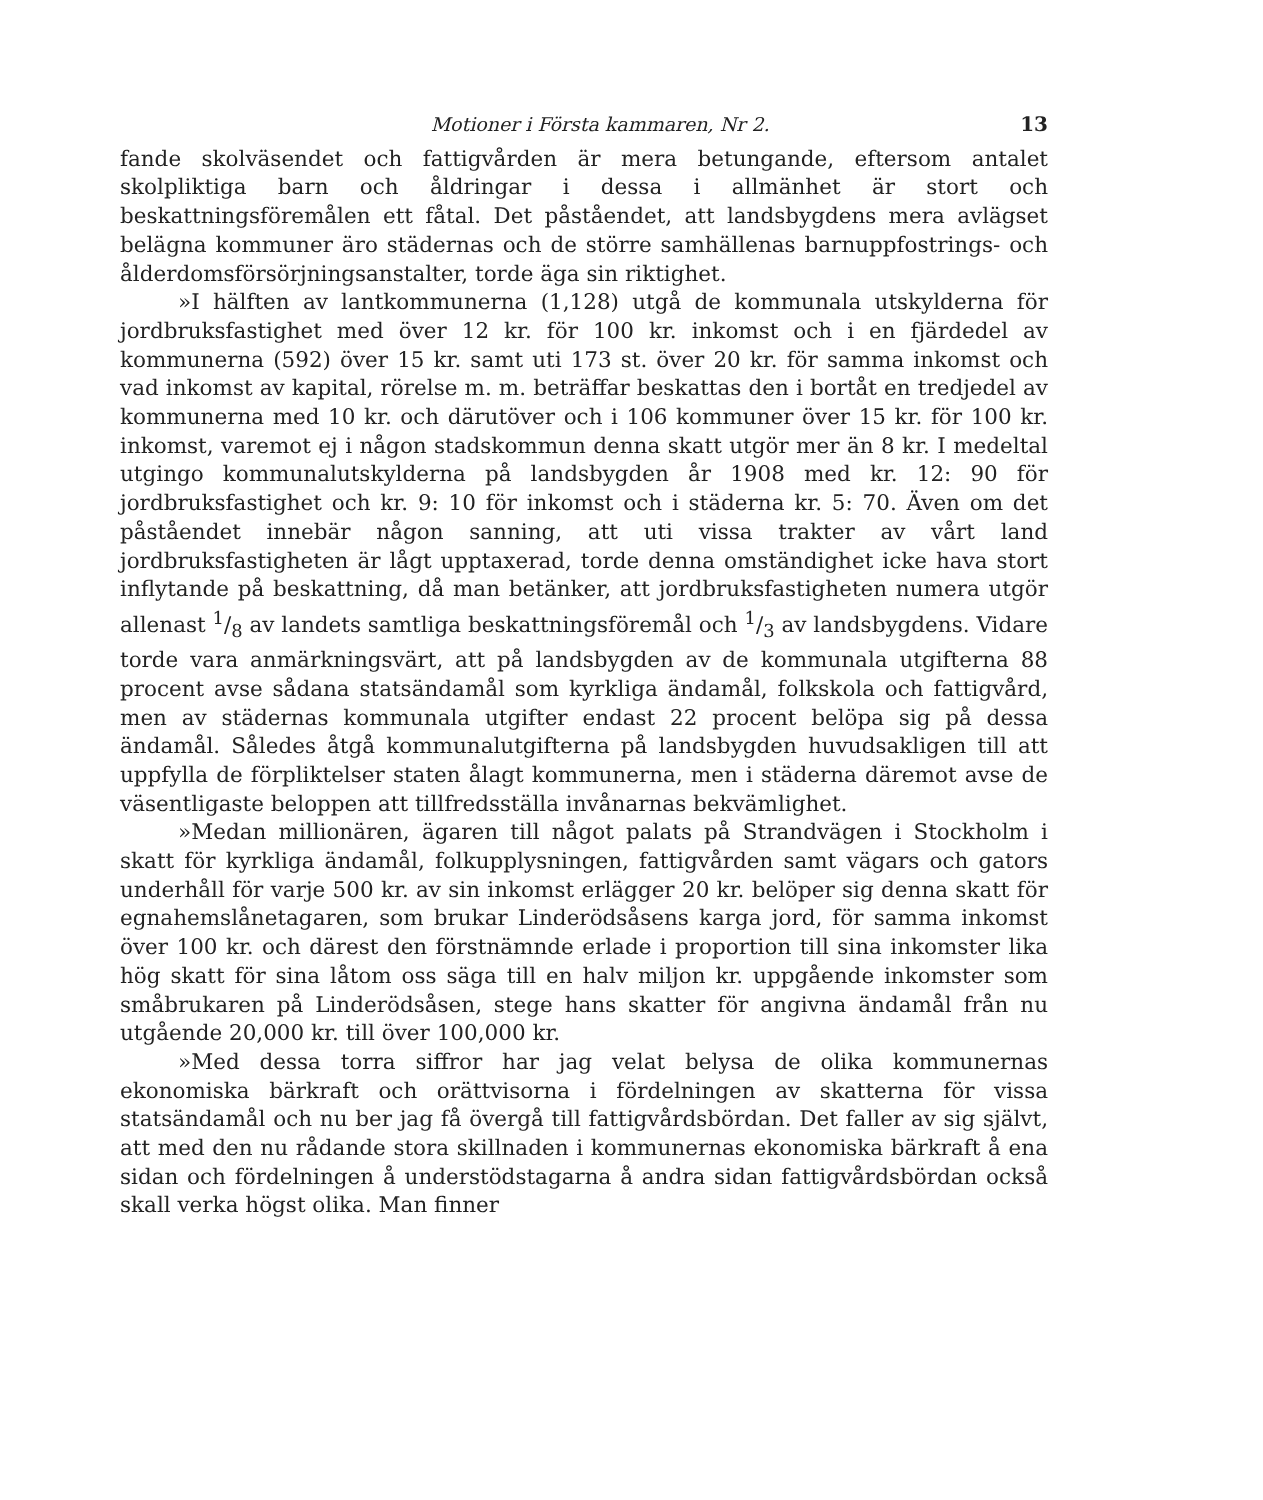Motioner i Första kammaren, Nr 2. 13
fande skolväsendet och fattigvården är mera betungande, eftersom antalet skolpliktiga barn och åldringar i dessa i allmänhet är stort och beskattningsföremålen ett fåtal. Det påståendet, att landsbygdens mera avlägset belägna kommuner äro städernas och de större samhällenas barnuppfostrings- och ålderdomsförsörjningsanstalter, torde äga sin riktighet.
»I hälften av lantkommunerna (1,128) utgå de kommunala utskylderna för jordbruksfastighet med över 12 kr. för 100 kr. inkomst och i en fjärdedel av kommunerna (592) över 15 kr. samt uti 173 st. över 20 kr. för samma inkomst och vad inkomst av kapital, rörelse m. m. beträffar beskattas den i bortåt en tredjedel av kommunerna med 10 kr. och därutöver och i 106 kommuner över 15 kr. för 100 kr. inkomst, varemot ej i någon stadskommun denna skatt utgör mer än 8 kr. I medeltal utgingo kommunalutskylderna på landsbygden år 1908 med kr. 12: 90 för jordbruksfastighet och kr. 9: 10 för inkomst och i städerna kr. 5: 70. Även om det påståendet innebär någon sanning, att uti vissa trakter av vårt land jordbruksfastigheten är lågt upptaxerad, torde denna omständighet icke hava stort inflytande på beskattning, då man betänker, att jordbruksfastigheten numera utgör allenast 1/8 av landets samtliga beskattningsföremål och 1/3 av landsbygdens. Vidare torde vara anmärkningsvärt, att på landsbygden av de kommunala utgifterna 88 procent avse sådana statsändamål som kyrkliga ändamål, folkskola och fattigvård, men av städernas kommunala utgifter endast 22 procent belöpa sig på dessa ändamål. Således åtgå kommunalutgifterna på landsbygden huvudsakligen till att uppfylla de förpliktelser staten ålagt kommunerna, men i städerna däremot avse de väsentligaste beloppen att tillfredsställa invånarnas bekvämlighet.
»Medan millionären, ägaren till något palats på Strandvägen i Stockholm i skatt för kyrkliga ändamål, folkupplysningen, fattigvården samt vägars och gators underhåll för varje 500 kr. av sin inkomst erlägger 20 kr. belöper sig denna skatt för egnahemslånetagaren, som brukar Linderödsåsens karga jord, för samma inkomst över 100 kr. och därest den förstnämnde erlade i proportion till sina inkomster lika hög skatt för sina låtom oss säga till en halv miljon kr. uppgående inkomster som småbrukaren på Linderödsåsen, stege hans skatter för angivna ändamål från nu utgående 20,000 kr. till över 100,000 kr.
»Med dessa torra siffror har jag velat belysa de olika kommunernas ekonomiska bärkraft och orättvisorna i fördelningen av skatterna för vissa statsändamål och nu ber jag få övergå till fattigvårdsbördan. Det faller av sig självt, att med den nu rådande stora skillnaden i kommunernas ekonomiska bärkraft å ena sidan och fördelningen å understödstagarna å andra sidan fattigvårdsbördan också skall verka högst olika. Man finner